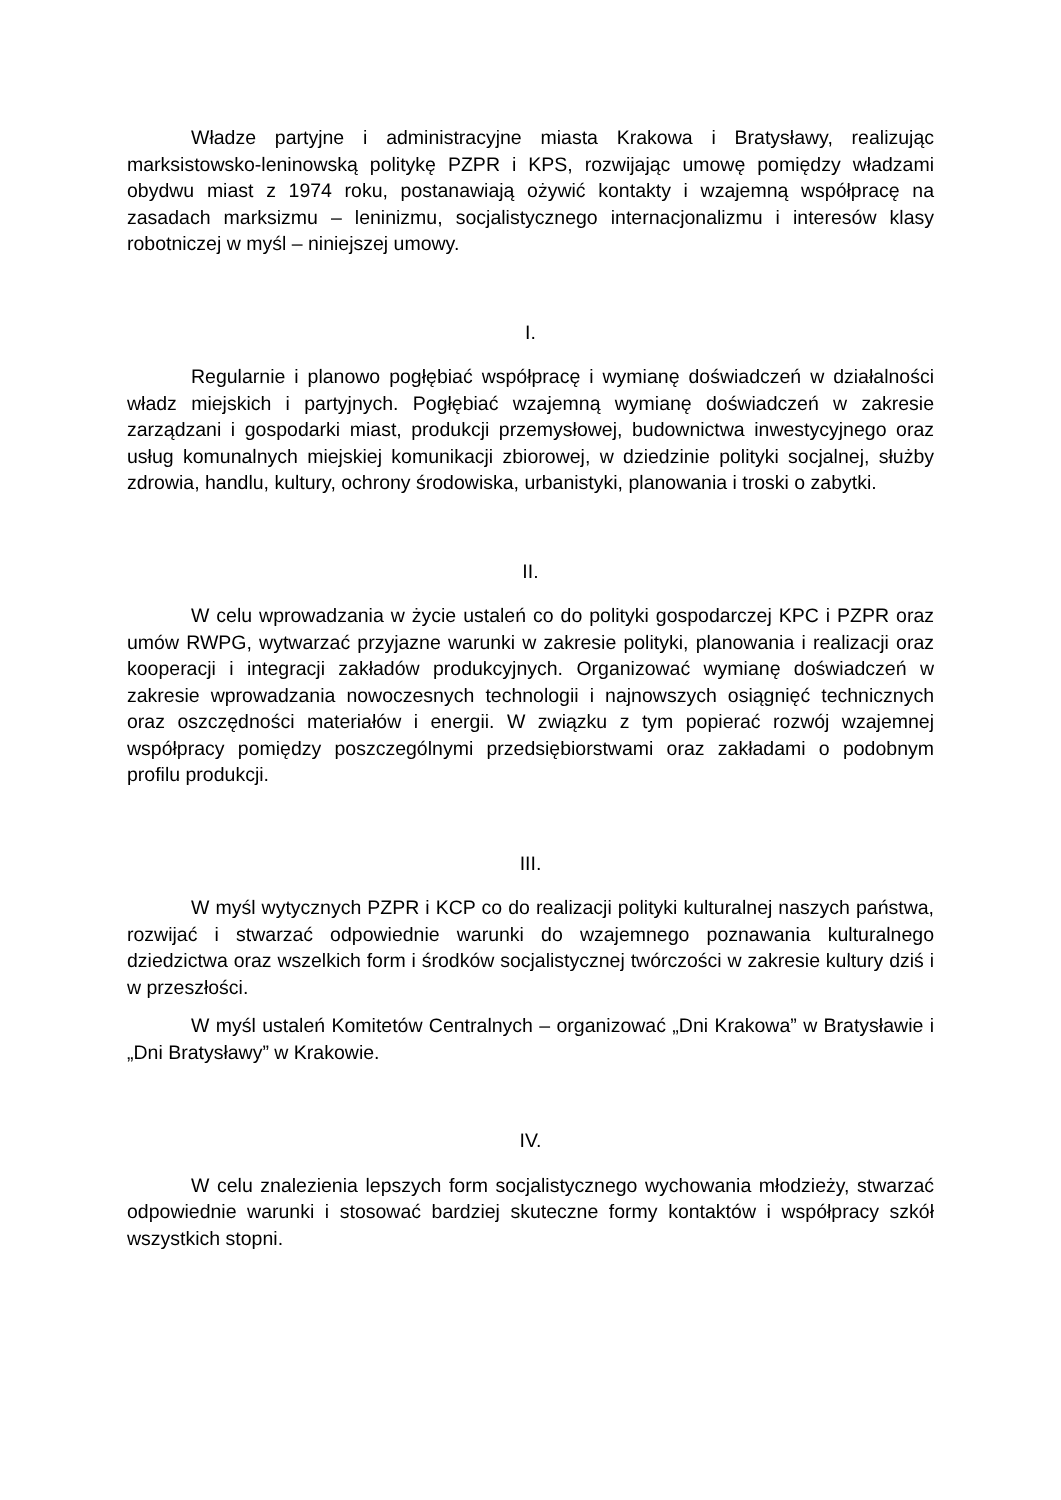Władze partyjne i administracyjne miasta Krakowa i Bratysławy, realizując marksistowsko-leninowską politykę PZPR i KPS, rozwijając umowę pomiędzy władzami obydwu miast z 1974 roku, postanawiają ożywić kontakty i wzajemną współpracę na zasadach marksizmu – leninizmu, socjalistycznego internacjonalizmu i interesów klasy robotniczej w myśl – niniejszej umowy.
I.
Regularnie i planowo pogłębiać współpracę i wymianę doświadczeń w działalności władz miejskich i partyjnych. Pogłębiać wzajemną wymianę doświadczeń w zakresie zarządzani i gospodarki miast, produkcji przemysłowej, budownictwa inwestycyjnego oraz usług komunalnych miejskiej komunikacji zbiorowej, w dziedzinie polityki socjalnej, służby zdrowia, handlu, kultury, ochrony środowiska, urbanistyki, planowania i troski o zabytki.
II.
W celu wprowadzania w życie ustaleń co do polityki gospodarczej KPC i PZPR oraz umów RWPG, wytwarzać przyjazne warunki w zakresie polityki, planowania i realizacji oraz kooperacji i integracji zakładów produkcyjnych. Organizować wymianę doświadczeń w zakresie wprowadzania nowoczesnych technologii i najnowszych osiągnięć technicznych oraz oszczędności materiałów i energii. W związku z tym popierać rozwój wzajemnej współpracy pomiędzy poszczególnymi przedsiębiorstwami oraz zakładami o podobnym profilu produkcji.
III.
W myśl wytycznych PZPR i KCP co do realizacji polityki kulturalnej naszych państwa, rozwijać i stwarzać odpowiednie warunki do wzajemnego poznawania kulturalnego dziedzictwa oraz wszelkich form i środków socjalistycznej twórczości w zakresie kultury dziś i w przeszłości.
W myśl ustaleń Komitetów Centralnych – organizować „Dni Krakowa” w Bratysławie i „Dni Bratysławy” w Krakowie.
IV.
W celu znalezienia lepszych form socjalistycznego wychowania młodzieży, stwarzać odpowiednie warunki i stosować bardziej skuteczne formy kontaktów i współpracy szkół wszystkich stopni.